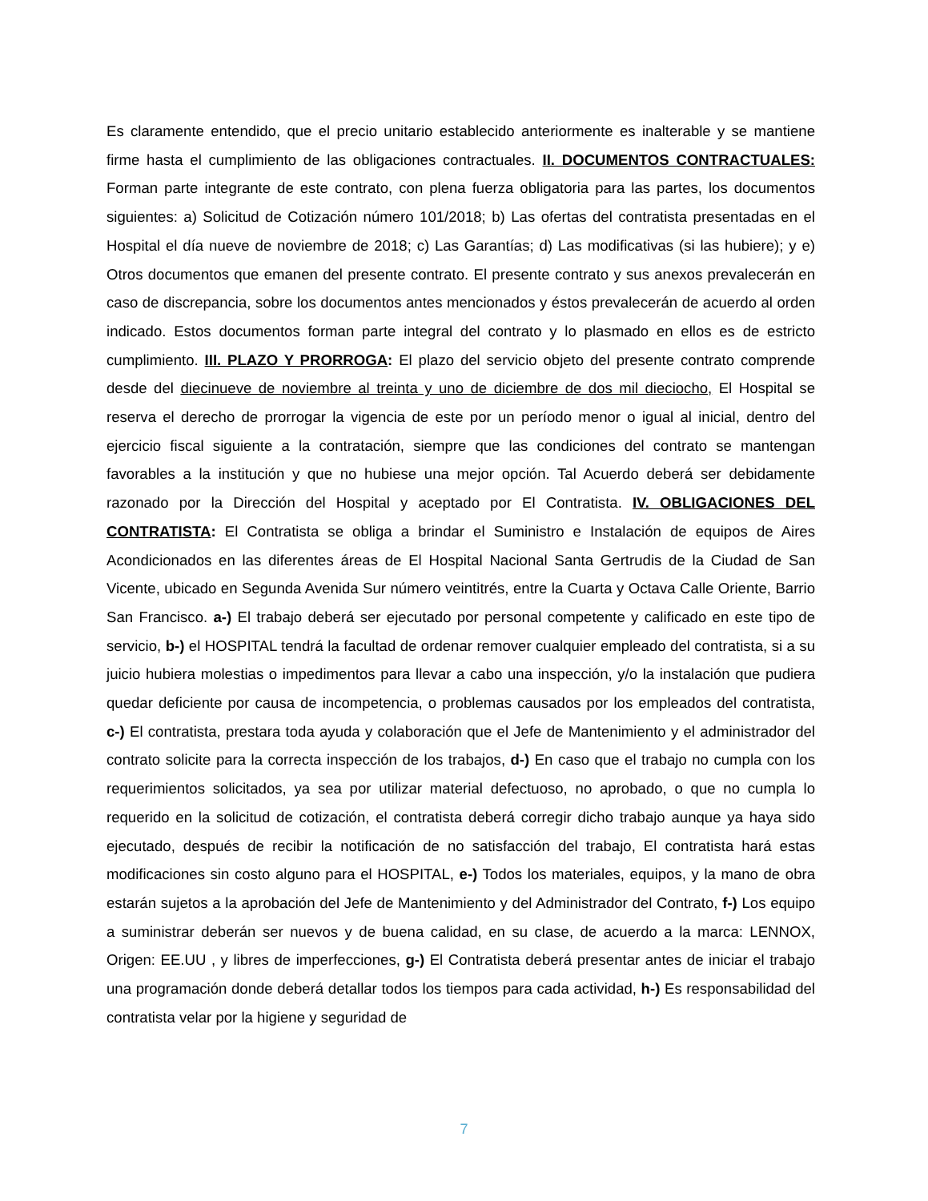Es claramente entendido, que el precio unitario establecido anteriormente es inalterable y se mantiene firme hasta el cumplimiento de las obligaciones contractuales. II. DOCUMENTOS CONTRACTUALES: Forman parte integrante de este contrato, con plena fuerza obligatoria para las partes, los documentos siguientes: a) Solicitud de Cotización número 101/2018; b) Las ofertas del contratista presentadas en el Hospital el día nueve de noviembre de 2018; c) Las Garantías; d) Las modificativas (si las hubiere); y e) Otros documentos que emanen del presente contrato. El presente contrato y sus anexos prevalecerán en caso de discrepancia, sobre los documentos antes mencionados y éstos prevalecerán de acuerdo al orden indicado. Estos documentos forman parte integral del contrato y lo plasmado en ellos es de estricto cumplimiento. III. PLAZO Y PRORROGA: El plazo del servicio objeto del presente contrato comprende desde del diecinueve de noviembre al treinta y uno de diciembre de dos mil dieciocho, El Hospital se reserva el derecho de prorrogar la vigencia de este por un período menor o igual al inicial, dentro del ejercicio fiscal siguiente a la contratación, siempre que las condiciones del contrato se mantengan favorables a la institución y que no hubiese una mejor opción. Tal Acuerdo deberá ser debidamente razonado por la Dirección del Hospital y aceptado por El Contratista. IV. OBLIGACIONES DEL CONTRATISTA: El Contratista se obliga a brindar el Suministro e Instalación de equipos de Aires Acondicionados en las diferentes áreas de El Hospital Nacional Santa Gertrudis de la Ciudad de San Vicente, ubicado en Segunda Avenida Sur número veintitrés, entre la Cuarta y Octava Calle Oriente, Barrio San Francisco. a-) El trabajo deberá ser ejecutado por personal competente y calificado en este tipo de servicio, b-) el HOSPITAL tendrá la facultad de ordenar remover cualquier empleado del contratista, si a su juicio hubiera molestias o impedimentos para llevar a cabo una inspección, y/o la instalación que pudiera quedar deficiente por causa de incompetencia, o problemas causados por los empleados del contratista, c-) El contratista, prestara toda ayuda y colaboración que el Jefe de Mantenimiento y el administrador del contrato solicite para la correcta inspección de los trabajos, d-) En caso que el trabajo no cumpla con los requerimientos solicitados, ya sea por utilizar material defectuoso, no aprobado, o que no cumpla lo requerido en la solicitud de cotización, el contratista deberá corregir dicho trabajo aunque ya haya sido ejecutado, después de recibir la notificación de no satisfacción del trabajo, El contratista hará estas modificaciones sin costo alguno para el HOSPITAL, e-) Todos los materiales, equipos, y la mano de obra estarán sujetos a la aprobación del Jefe de Mantenimiento y del Administrador del Contrato, f-) Los equipo a suministrar deberán ser nuevos y de buena calidad, en su clase, de acuerdo a la marca: LENNOX, Origen: EE.UU , y libres de imperfecciones, g-) El Contratista deberá presentar antes de iniciar el trabajo una programación donde deberá detallar todos los tiempos para cada actividad, h-) Es responsabilidad del contratista velar por la higiene y seguridad de
7